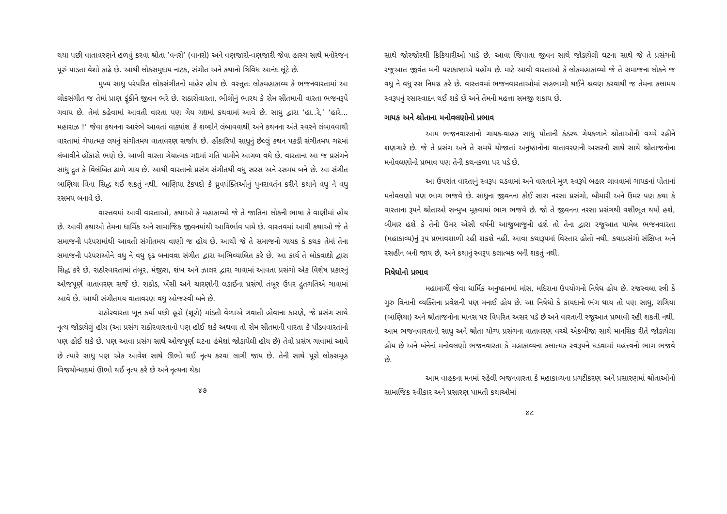થયા પછી વાતાવરણને હળવું કરવા શ્રોતા ‘વનરો’ (વાનરો) અને વણજારો-વણજારી જેવા હાસ્ય સાથે મનોરંજન પૂરું પાડતા વેશો કાઢે છે. આથી લોકસમુદાય નાટક, સંગીત અને કથાનો ત્રિવિધ આનંદ લૂંટે છે.
મુખ્ય સાધુ પરંપરિત લોકસંગીતનો માહેર હોય છે. વસ્તુતઃ લોકમહાકાવ્ય કે ભજનવારતામાં આ લોકસંગીત જ તેમાં પ્રાણ ફૂંકીને જીવન ભરે છે. રાઠારોવારતા, ભીલોનું ભારથ કે રોમ સીતમાની વારતા ભજનરૂપે ગવાય છે. તેમાં કહેવામાં આવતી વારતા પણ ગેય ગદ્યમાં કથવામાં આવે છે. સાધુ દ્વારા ‘હા..રે,’ ‘હારે... મહારાઝ !’ જેવા કથનના આરંભે આવતાં વાક્યાંશ કે શબ્દોને લંબાવવાથી અને કથનના અંતે સ્વરને લંબાવવાથી વારતામાં ગેયાત્મક લયનું સંગીતમય વાતાવરણ સર્જાય છે. હોંકારિયો સાધુનું છેલ્લું કથન પકડી સંગીતમય ગદ્યમાં લંબાવીને હોંકારો ભણે છે. આખી વારતા ગેયાત્મક ગદ્યમાં ગતિ પામીને આગળ વધે છે. વારતાના આ જ પ્રસંગને સાધુ દ્રુત કે વિલંબિત ઢાળે ગાય છે. આથી વારતાનો પ્રસંગ સંગીતથી વધુ સરસ અને રસમય બને છે. આ સંગીત બાણિયા વિના સિદ્ધ થઈ શકતું નથી. બાણિયા ટેકપદો કે ધ્રુવપંક્તિઓનું પુનરાવર્તન કરીને કથાને વધુ ને વધુ રસમય બનાવે છે.
વાસ્તવમાં આવી વારતાઓ, કથાઓ કે મહાકાવ્યો જે તે જાતિના લોકની ભાષા કે વાણીમાં હોય છે. આવી કથાઓ તેમના ધાર્મિક અને સામાજિક જીવનમાંથી આવિર્ભાવ પામે છે. વાસ્તવમાં આવી કથાઓ જે તે સમાજની પરંપરામાંથી આવતી સંગીતમય વાણી જ હોય છે. આથી જે તે સમાજનો ગાયક કે કથક તેમાં તેના સમાજની પરંપરાઓને વધુ ને વધુ દૃઢ બનાવવા સંગીત દ્વારા અભિવ્યાલિત કરે છે. આ કાર્ય તે લોકવાદ્યો દ્વારા સિદ્ધ કરે છે. રાઠોરવારતામાં તંબૂર, મંજીરા, શંખ અને ઝાલર દ્વારા ગાવામાં આવતા પ્રસંગો એક વિશેષ પ્રકારનું ઓજપૂર્ણ વાતાવરણ સર્જે છે. રાઠોડ, ખેંસી અને ચારણોની લડાઈના પ્રસંગો તંબૂર ઉપર દ્રુતગતિએ ગાવામાં આવે છે. આથી સંગીતમય વાતાવરણ વધુ ઓજસ્વી બને છે.
રાઠોરવારતા ખૂન કર્યા પછી હૂરો (શૂરો) માંડતી વેળાએ ગવાતી હોવાના કારણે, જે પ્રસંગ સાથે નૃત્ય જોડાયેલું હોય (આ પ્રસંગ રાઠોરવારતાનો પણ હોઈ શકે અથવા તો રોમ સીતમાની વારતા કે પૉંડવવારતાનો પણ હોઈ શકે છે. પણ આવા પ્રસંગ સાથે ઓજપૂર્ણ ઘટના હંમેશાં જોડાયેલી હોય છે) તેવો પ્રસંગ ગાવામાં આવે છે ત્યારે સાધુ પણ એક આવેશ સાથે ઊભો થઈ નૃત્ય કરવા લાગી જાય છે. તેની સાથે પૂરો લોકસમૂહ વિજયોન્માદમાં ઊભો થઈ નૃત્ય કરે છે અને નૃત્યના થેકા
૪૭
સાથે જોરજોરથી કિકિયારીઓ પાડે છે. આવા જિવાતા જીવન સાથે જોડાયેલી ઘટના સાથે જે તે પ્રસંગની રજૂઆત જીવંત બની પરાકાષ્ટાએ પહોંચ છે. માટે આવી વારતાઓ કે લોકમહાકાવ્યો જે તે સમાજના લોકને જ વધુ ને વધુ રસ નિમગ્ન કરે છે. વાસ્તવમાં ભજનવારતાઓમાં સહભાગી થઈને શ્રવણ કરવાથી જ તેમના કલામય સ્વરૂપનું રસાસ્વાદન થઈ શકે છે અને તેમની મહત્તા સમજી શકાય છે.
ગાયક અને શ્રોતાના મનોવલણોનો પ્રભાવ
આમ ભજનવારતાનો ગાયક-વાહક સાધુ પોતાની કંઠસ્થ ગેયકળાને શ્રોતાઓની વચ્ચે રહીને શણગારે છે. જે તે પ્રસંગ અને તે સમયે યોજાતાં અનુષ્ઠાનોના વાતાવરણની અસરની સાથે સાથે શ્રોતાજનોના મનોવલણોનો પ્રભાવ પણ તેની કથનકળા પર પડે છે.
આ ઉપરાંત વારતાનું સ્વરૂપ ઘડવામાં અને વારતાને મૂળ સ્વરૂપે બહાર લાવવામાં ગાયકનાં પોતાનાં મનોવલણો પણ ભાગ ભજવે છે. સાધુના જીવનના કોઈ સારા નરસા પ્રસંગો, બીમારી અને ઉંમર પણ કથા કે વારતાના રૂપને શ્રોતાઓ સન્મુખ મૂકવામાં ભાગ ભજવે છે. જો તે જીવનના નરસા પ્રસંગથી વશીભૂત થયો હશે, બીમાર હશે કે તેની ઉંમર એંસી વર્ષની આજુબાજુની હશે તો તેના દ્વારા રજૂઆત પામેલ ભજનવારતા (મહાકાવ્ય)નું રૂપ પ્રભાવશાળી રહી શકશે નહીં. આવા કથારૂપમાં વિસ્તાર હોતો નથી. કથાપ્રસંગો સંક્ષિપ્ત અને રસહીન બની જાય છે, અને કથાનું સ્વરૂપ કલાત્મક બની શકતું નથી.
નિષેધોનો પ્રભાવ
મહામાર્ગી જેવા ધાર્મિક અનુષ્ઠાનમાં માંસ, મદિરાના ઉપયોગનો નિષેધ હોય છે. રજસ્વલા સ્ત્રી કે ગુરુ વિનાની વ્યક્તિના પ્રવેશની પણ મનાઈ હોય છે. આ નિષેધો કે કાયદાનો ભંગ થાય તો પણ સાધુ, રાગિયા (બાણિયા) અને શ્રોતાજનોના માનસ પર વિપરિત અસર પડે છે અને વારતાની રજૂઆત પ્રભાવી રહી શકતી નથી. આમ ભજનવારતાનો સાધુ અને શ્રોતા યોગ્ય પ્રસંગના વાતાવરણ વચ્ચે એકબીજા સાથે માનસિક રીતે જોડાયેલા હોય છે અને બંનેનાં મનોવલણો ભજનવારતા કે મહાકાવ્યના કલાત્મક સ્વરૂપને ઘડવામાં મહત્ત્વનો ભાગ ભજવે છે.
આમ વાહકના મનમાં રહેલી ભજનવારતા કે મહાકાવ્યના પ્રગટીકરણ અને પ્રસારણમાં શ્રોતાઓનો સામાજિક સ્વીકાર અને પ્રસારણ પામતી કથાઓમાં
૪૮